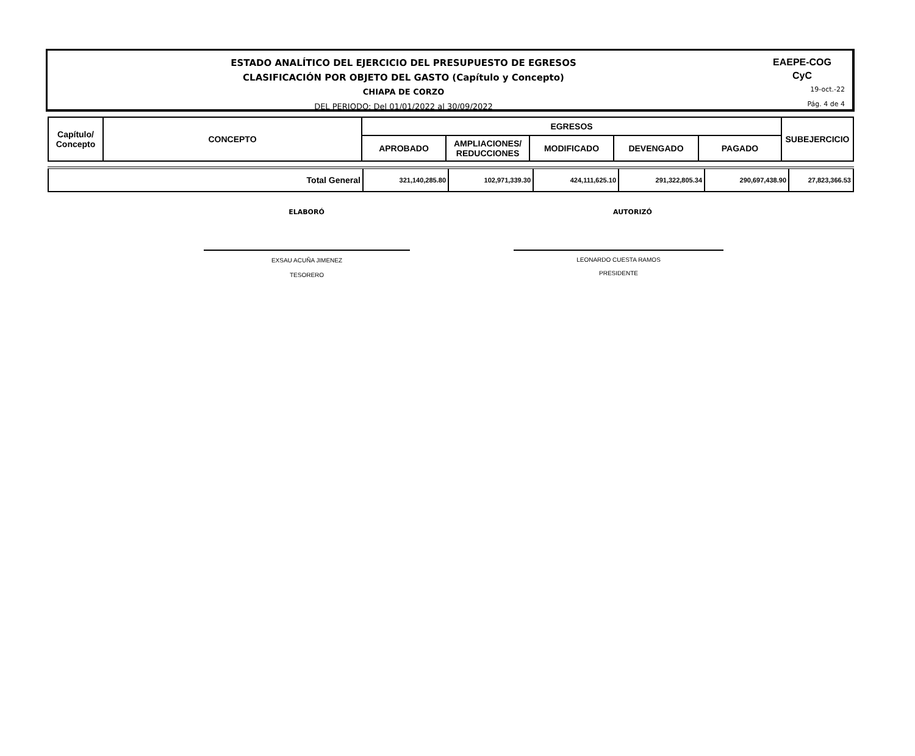ESTADO ANALÍTICO DEL EJERCICIO DEL PRESUPUESTO DE EGRESOS
CLASIFICACIÓN POR OBJETO DEL GASTO (Capítulo y Concepto)
CHIAPA DE CORZO
DEL PERIODO: Del 01/01/2022 al 30/09/2022
EAEPE-COG
CyC
19-oct.-22
Pág. 4 de 4
| Capítulo/ Concepto | CONCEPTO | EGRESOS | | | | | SUBEJERCICIO |
| | | APROBADO | AMPLIACIONES/ REDUCCIONES | MODIFICADO | DEVENGADO | PAGADO | |
| Total General | 321,140,285.80 | 102,971,339.30 | 424,111,625.10 | 291,322,805.34 | 290,697,438.90 | 27,823,366.53 |
ELABORÓ AUTORIZÓ
EXSAU ACUÑA JIMENEZ
TESORERO
LEONARDO CUESTA RAMOS
PRESIDENTE